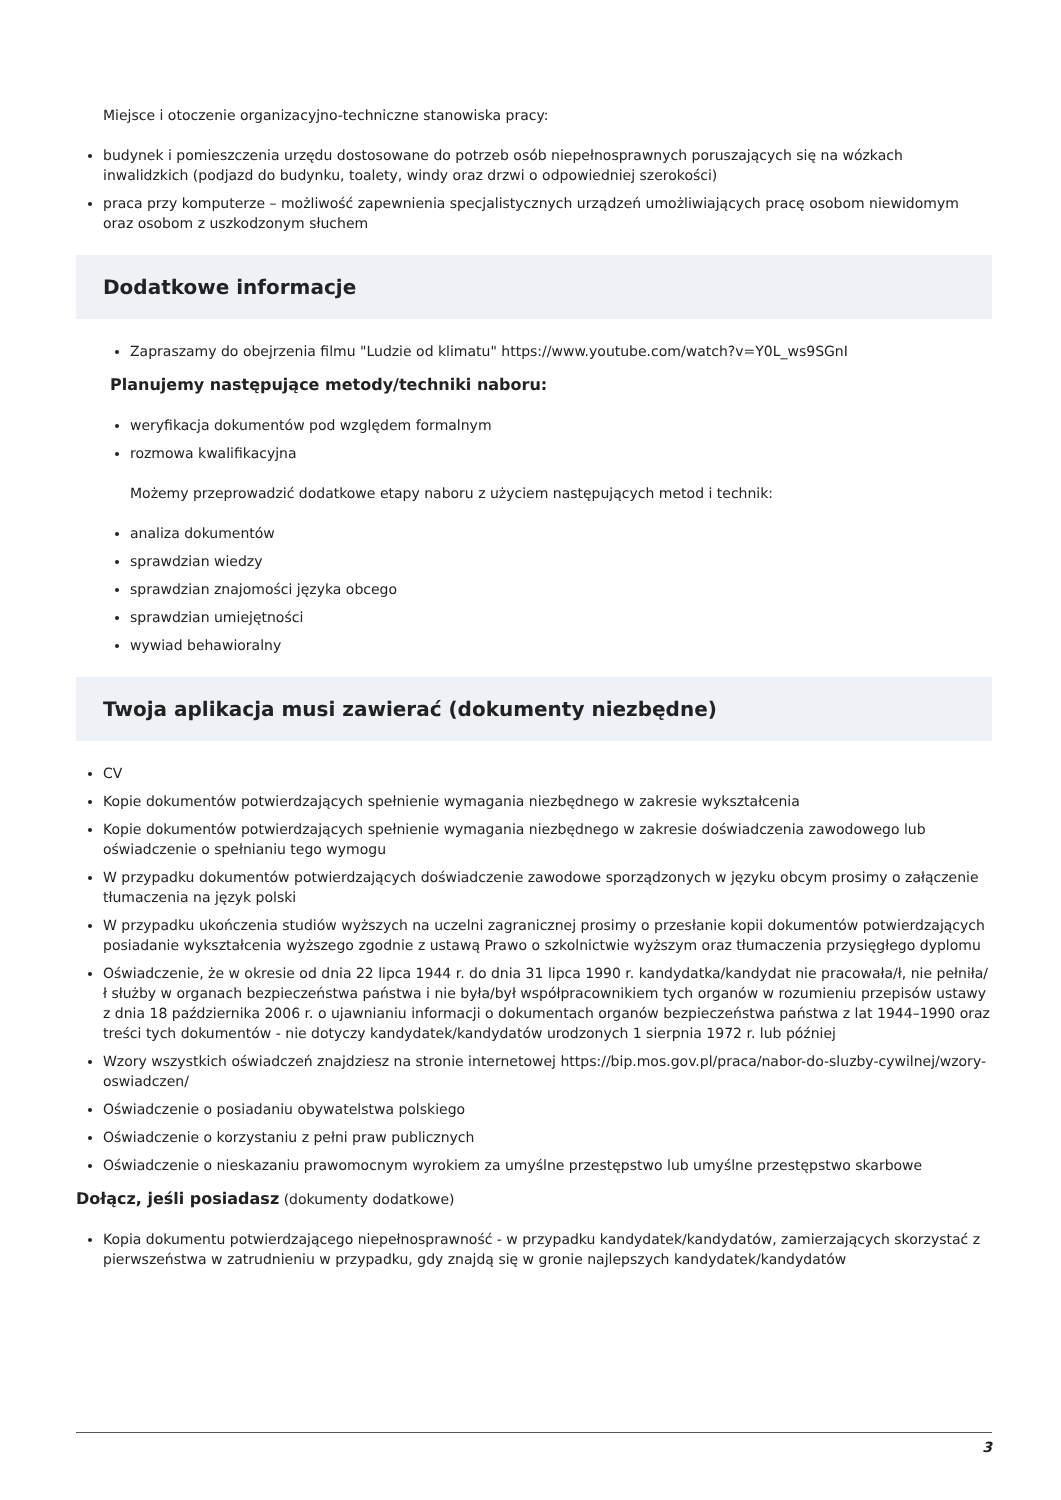Miejsce i otoczenie organizacyjno-techniczne stanowiska pracy:
budynek i pomieszczenia urzędu dostosowane do potrzeb osób niepełnosprawnych poruszających się na wózkach inwalidzkich (podjazd do budynku, toalety, windy oraz drzwi o odpowiedniej szerokości)
praca przy komputerze – możliwość zapewnienia specjalistycznych urządzeń umożliwiających pracę osobom niewidomym oraz osobom z uszkodzonym słuchem
Dodatkowe informacje
Zapraszamy do obejrzenia filmu "Ludzie od klimatu" https://www.youtube.com/watch?v=Y0L_ws9SGnI
Planujemy następujące metody/techniki naboru:
weryfikacja dokumentów pod względem formalnym
rozmowa kwalifikacyjna
Możemy przeprowadzić dodatkowe etapy naboru z użyciem następujących metod i technik:
analiza dokumentów
sprawdzian wiedzy
sprawdzian znajomości języka obcego
sprawdzian umiejętności
wywiad behawioralny
Twoja aplikacja musi zawierać (dokumenty niezbędne)
CV
Kopie dokumentów potwierdzających spełnienie wymagania niezbędnego w zakresie wykształcenia
Kopie dokumentów potwierdzających spełnienie wymagania niezbędnego w zakresie doświadczenia zawodowego lub oświadczenie o spełnianiu tego wymogu
W przypadku dokumentów potwierdzających doświadczenie zawodowe sporządzonych w języku obcym prosimy o załączenie tłumaczenia na język polski
W przypadku ukończenia studiów wyższych na uczelni zagranicznej prosimy o przesłanie kopii dokumentów potwierdzających posiadanie wykształcenia wyższego zgodnie z ustawą Prawo o szkolnictwie wyższym oraz tłumaczenia przysięgłego dyplomu
Oświadczenie, że w okresie od dnia 22 lipca 1944 r. do dnia 31 lipca 1990 r. kandydatka/kandydat nie pracowała/ł, nie pełniła/ł służby w organach bezpieczeństwa państwa i nie była/był współpracownikiem tych organów w rozumieniu przepisów ustawy z dnia 18 października 2006 r. o ujawnianiu informacji o dokumentach organów bezpieczeństwa państwa z lat 1944–1990 oraz treści tych dokumentów - nie dotyczy kandydatek/kandydatów urodzonych 1 sierpnia 1972 r. lub później
Wzory wszystkich oświadczeń znajdziesz na stronie internetowej https://bip.mos.gov.pl/praca/nabor-do-sluzby-cywilnej/wzory-oswiadczen/
Oświadczenie o posiadaniu obywatelstwa polskiego
Oświadczenie o korzystaniu z pełni praw publicznych
Oświadczenie o nieskazaniu prawomocnym wyrokiem za umyślne przestępstwo lub umyślne przestępstwo skarbowe
Dołącz, jeśli posiadasz (dokumenty dodatkowe)
Kopia dokumentu potwierdzającego niepełnosprawność - w przypadku kandydatek/kandydatów, zamierzających skorzystać z pierwszeństwa w zatrudnieniu w przypadku, gdy znajdą się w gronie najlepszych kandydatek/kandydatów
3